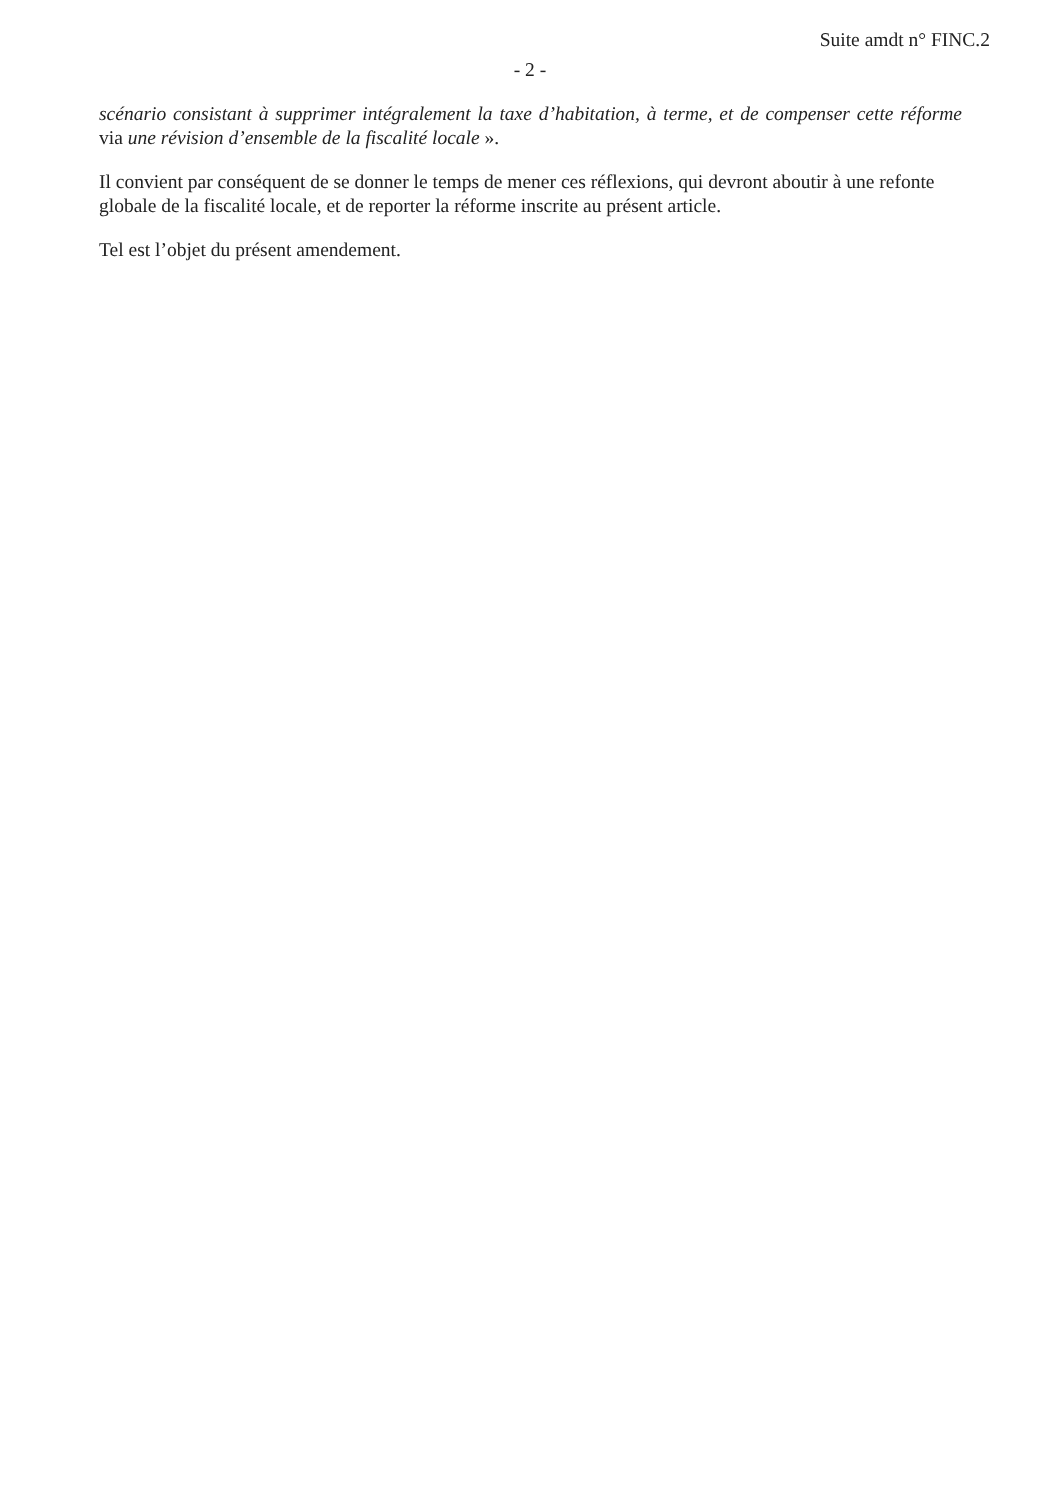Suite amdt n° FINC.2
- 2 -
scénario consistant à supprimer intégralement la taxe d’habitation, à terme, et de compenser cette réforme via une révision d’ensemble de la fiscalité locale ».
Il convient par conséquent de se donner le temps de mener ces réflexions, qui devront aboutir à une refonte globale de la fiscalité locale, et de reporter la réforme inscrite au présent article.
Tel est l’objet du présent amendement.